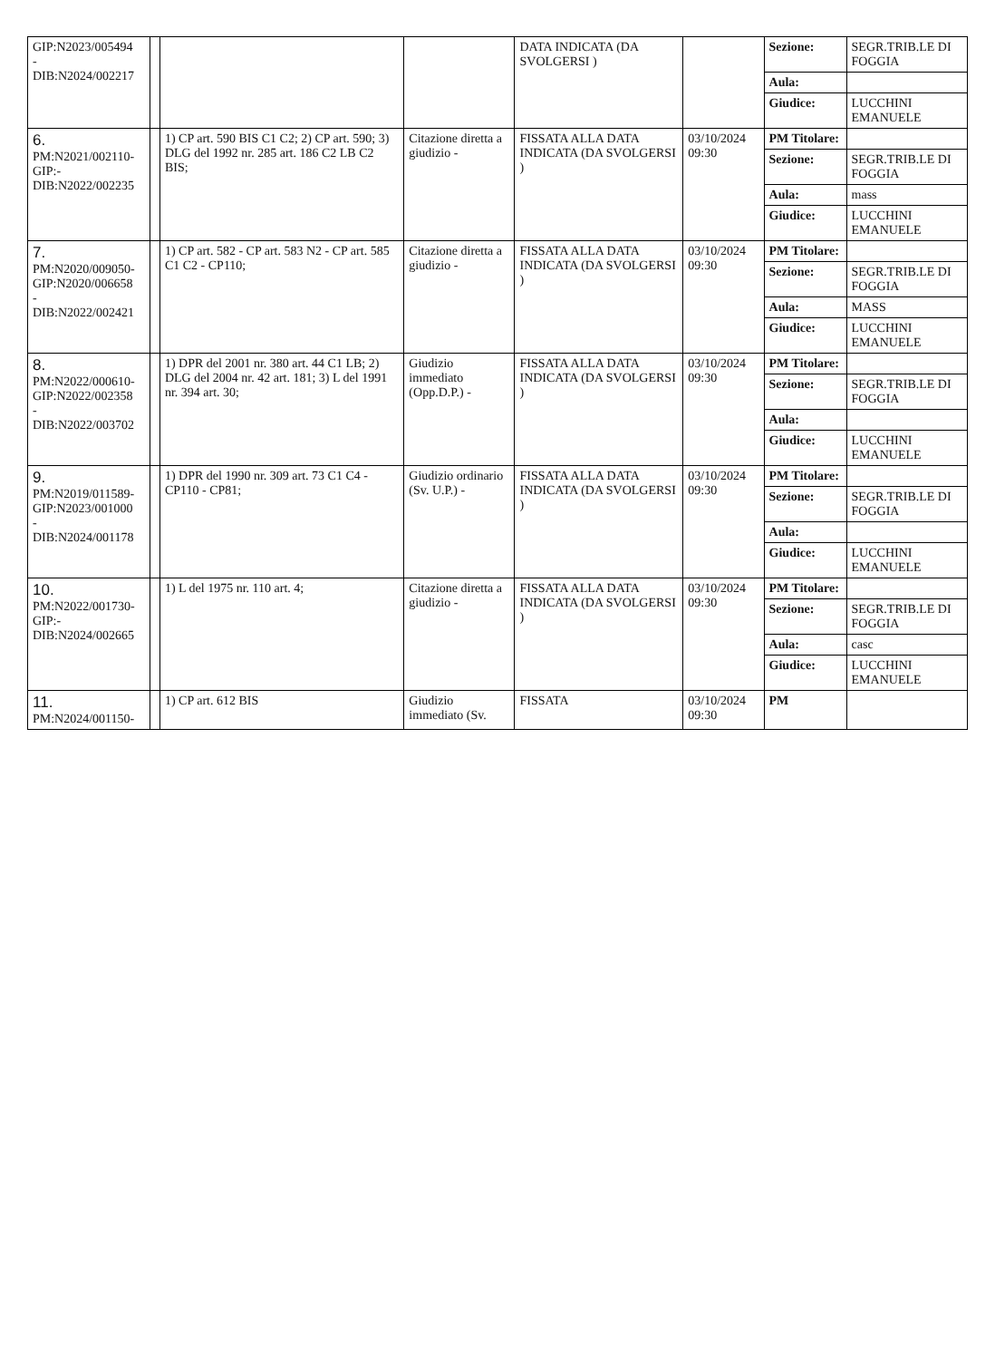| GIP:N2023/005494 - DIB:N2024/002217 | | | | DATA INDICATA (DA SVOLGERSI ) | | Sezione: | SEGR.TRIB.LE DI FOGGIA |
| | | | | | | Aula: | |
| | | | | | | Giudice: | LUCCHINI EMANUELE |
| 6. PM:N2021/002110- GIP:- DIB:N2022/002235 | | 1) CP art. 590 BIS C1 C2; 2) CP art. 590; 3) DLG del 1992 nr. 285 art. 186 C2 LB C2 BIS; | Citazione diretta a giudizio - | FISSATA ALLA DATA INDICATA (DA SVOLGERSI ) | 03/10/2024 09:30 | PM Titolare: | |
| | | | | | | Sezione: | SEGR.TRIB.LE DI FOGGIA |
| | | | | | | Aula: | mass |
| | | | | | | Giudice: | LUCCHINI EMANUELE |
| 7. PM:N2020/009050- GIP:N2020/006658 - DIB:N2022/002421 | | 1) CP art. 582 - CP art. 583 N2 - CP art. 585 C1 C2 - CP110; | Citazione diretta a giudizio - | FISSATA ALLA DATA INDICATA (DA SVOLGERSI ) | 03/10/2024 09:30 | PM Titolare: | |
| | | | | | | Sezione: | SEGR.TRIB.LE DI FOGGIA |
| | | | | | | Aula: | MASS |
| | | | | | | Giudice: | LUCCHINI EMANUELE |
| 8. PM:N2022/000610- GIP:N2022/002358 - DIB:N2022/003702 | | 1) DPR del 2001 nr. 380 art. 44 C1 LB; 2) DLG del 2004 nr. 42 art. 181; 3) L del 1991 nr. 394 art. 30; | Giudizio immediato (Opp.D.P.) - | FISSATA ALLA DATA INDICATA (DA SVOLGERSI ) | 03/10/2024 09:30 | PM Titolare: | |
| | | | | | | Sezione: | SEGR.TRIB.LE DI FOGGIA |
| | | | | | | Aula: | |
| | | | | | | Giudice: | LUCCHINI EMANUELE |
| 9. PM:N2019/011589- GIP:N2023/001000 - DIB:N2024/001178 | | 1) DPR del 1990 nr. 309 art. 73 C1 C4 - CP110 - CP81; | Giudizio ordinario (Sv. U.P.) - | FISSATA ALLA DATA INDICATA (DA SVOLGERSI ) | 03/10/2024 09:30 | PM Titolare: | |
| | | | | | | Sezione: | SEGR.TRIB.LE DI FOGGIA |
| | | | | | | Aula: | |
| | | | | | | Giudice: | LUCCHINI EMANUELE |
| 10. PM:N2022/001730- GIP:- DIB:N2024/002665 | | 1) L del 1975 nr. 110 art. 4; | Citazione diretta a giudizio - | FISSATA ALLA DATA INDICATA (DA SVOLGERSI ) | 03/10/2024 09:30 | PM Titolare: | |
| | | | | | | Sezione: | SEGR.TRIB.LE DI FOGGIA |
| | | | | | | Aula: | casc |
| | | | | | | Giudice: | LUCCHINI EMANUELE |
| 11. PM:N2024/001150- | | 1) CP art. 612 BIS | Giudizio immediato (Sv. | FISSATA | 03/10/2024 09:30 | PM | |